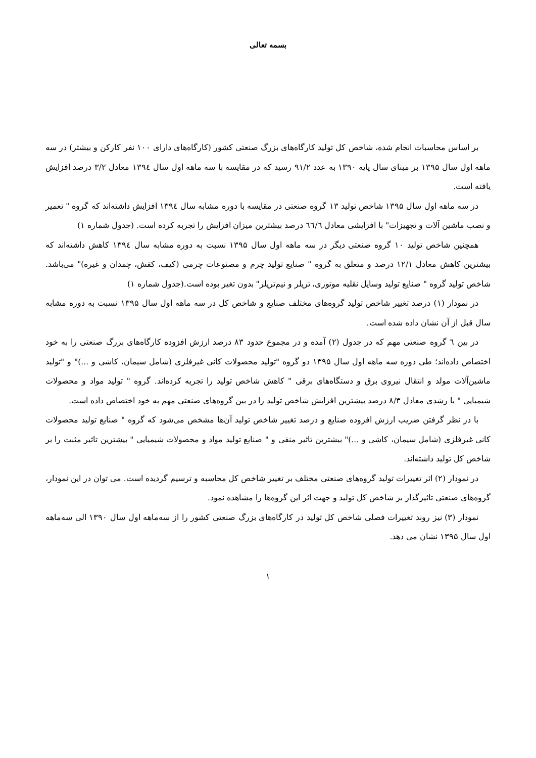بسمه تعالی
بر اساس محاسبات انجام شده، شاخص کل تولید کارگاه‌های بزرگ صنعتی کشور (کارگاه‌های دارای ۱۰۰ نفر کارکن و بیشتر) در سه ماهه اول سال ۱۳۹۵ بر مبنای سال پایه ۱۳۹۰ به عدد ۹۱/۲ رسید که در مقایسه با سه ماهه اول سال ۱۳۹٤ معادل ۳/۲ درصد افزایش یافته است.
در سه ماهه اول سال ۱۳۹۵ شاخص تولید ۱۳ گروه صنعتی در مقایسه با دوره مشابه سال ۱۳۹٤ افزایش داشته‌اند که گروه " تعمیر و نصب ماشین آلات و تجهیزات" با افزایشی معادل ٦٦/٦ درصد بیشترین میزان افزایش را تجربه کرده است. (جدول شماره ۱)
همچنین شاخص تولید ۱۰ گروه صنعتی دیگر در سه ماهه اول سال ۱۳۹۵ نسبت به دوره مشابه سال ۱۳۹٤ کاهش داشته‌اند که بیشترین کاهش معادل ۱۲/۱ درصد و متعلق به گروه " صنایع تولید چرم و مصنوعات چرمی (کیف، کفش، چمدان و غیره)" می‌باشد. شاخص تولید گروه " صنایع تولید وسایل نقلیه موتوری، تریلر و نیم‌تریلر" بدون تغیر بوده است.(جدول شماره ۱)
در نمودار (۱) درصد تغییر شاخص تولید گروه‌های مختلف صنایع و شاخص کل در سه ماهه اول سال ۱۳۹۵ نسبت به دوره مشابه سال قبل از آن نشان داده شده است.
در بین ٦ گروه صنعتی مهم که در جدول (۲) آمده و در مجموع حدود ۸۳ درصد ارزش افزوده کارگاه‌های بزرگ صنعتی را به خود اختصاص داده‌اند؛ طی دوره سه ماهه اول سال ۱۳۹۵ دو گروه "تولید محصولات کانی غیرفلزی (شامل سیمان، کاشی و ...)" و "تولید ماشین‌آلات مولد و انتقال نیروی برق و دستگاه‌های برقی " کاهش شاخص تولید را تجربه کرده‌اند. گروه " تولید مواد و محصولات شیمیایی " با رشدی معادل ۸/۳ درصد بیشترین افزایش شاخص تولید را در بین گروه‌های صنعتی مهم به خود اختصاص داده است.
با در نظر گرفتن ضریب ارزش افزوده صنایع و درصد تغییر شاخص تولید آن‌ها مشخص می‌شود که گروه " صنایع تولید محصولات کانی غیرفلزی (شامل سیمان، کاشی و ...)" بیشترین تاثیر منفی و " صنایع تولید مواد و محصولات شیمیایی " بیشترین تاثیر مثبت را بر شاخص کل تولید داشته‌اند.
در نمودار (۲) اثر تغییرات تولید گروه‌های صنعتی مختلف بر تغییر شاخص کل محاسبه و ترسیم گردیده است. می توان در این نمودار، گروه‌های صنعتی تاثیرگذار بر شاخص کل تولید و جهت اثر این گروه‌ها را مشاهده نمود.
نمودار (۳) نیز روند تغییرات فصلی شاخص کل تولید در کارگاه‌های بزرگ صنعتی کشور را از سه‌ماهه اول سال ۱۳۹۰ الی سه‌ماهه اول سال ۱۳۹۵ نشان می دهد.
۱